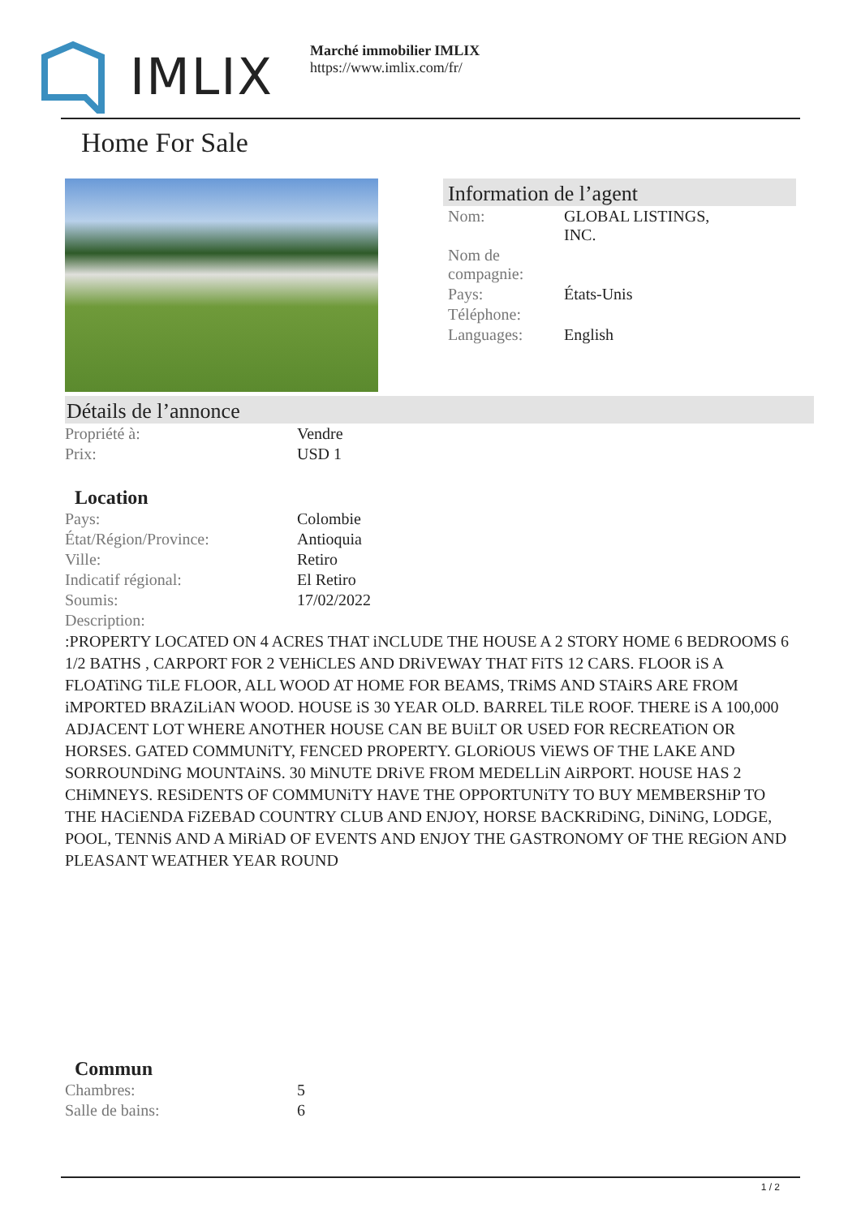IMLIX
Marché immobilier IMLIX
https://www.imlix.com/fr/
Home For Sale
Information de l’agent
| Nom: | GLOBAL LISTINGS, INC. |
| Nom de compagnie: | |
| Pays: | États-Unis |
| Téléphone: | |
| Languages: | English |
Détails de l’annonce
| Propriété à: | Vendre |
| Prix: | USD 1 |
Location
| Pays: | Colombie |
| État/Région/Province: | Antioquia |
| Ville: | Retiro |
| Indicatif régional: | El Retiro |
| Soumis: | 17/02/2022 |
| Description: | |
:PROPERTY LOCATED ON 4 ACRES THAT iNCLUDE THE HOUSE A 2 STORY HOME 6 BEDROOMS 6 1/2 BATHS , CARPORT FOR 2 VEHiCLES AND DRiVEWAY THAT FiTS 12 CARS. FLOOR iS A FLOATiNG TiLE FLOOR, ALL WOOD AT HOME FOR BEAMS, TRiMS AND STAiRS ARE FROM iMPORTED BRAZiLiAN WOOD. HOUSE iS 30 YEAR OLD. BARREL TiLE ROOF. THERE iS A 100,000 ADJACENT LOT WHERE ANOTHER HOUSE CAN BE BUiLT OR USED FOR RECREATiON OR HORSES. GATED COMMUNiTY, FENCED PROPERTY. GLORiOUS ViEWS OF THE LAKE AND SORROUNDiNG MOUNTAiNS. 30 MiNUTE DRiVE FROM MEDELLiN AiRPORT. HOUSE HAS 2 CHiMNEYS. RESiDENTS OF COMMUNiTY HAVE THE OPPORTUNiTY TO BUY MEMBERSHiP TO THE HACiENDA FiZEBAD COUNTRY CLUB AND ENJOY, HORSE BACKRiDiNG, DiNiNG, LODGE, POOL, TENNiS AND A MiRiAD OF EVENTS AND ENJOY THE GASTRONOMY OF THE REGiON AND PLEASANT WEATHER YEAR ROUND
Commun
| Chambres: | 5 |
| Salle de bains: | 6 |
1 / 2